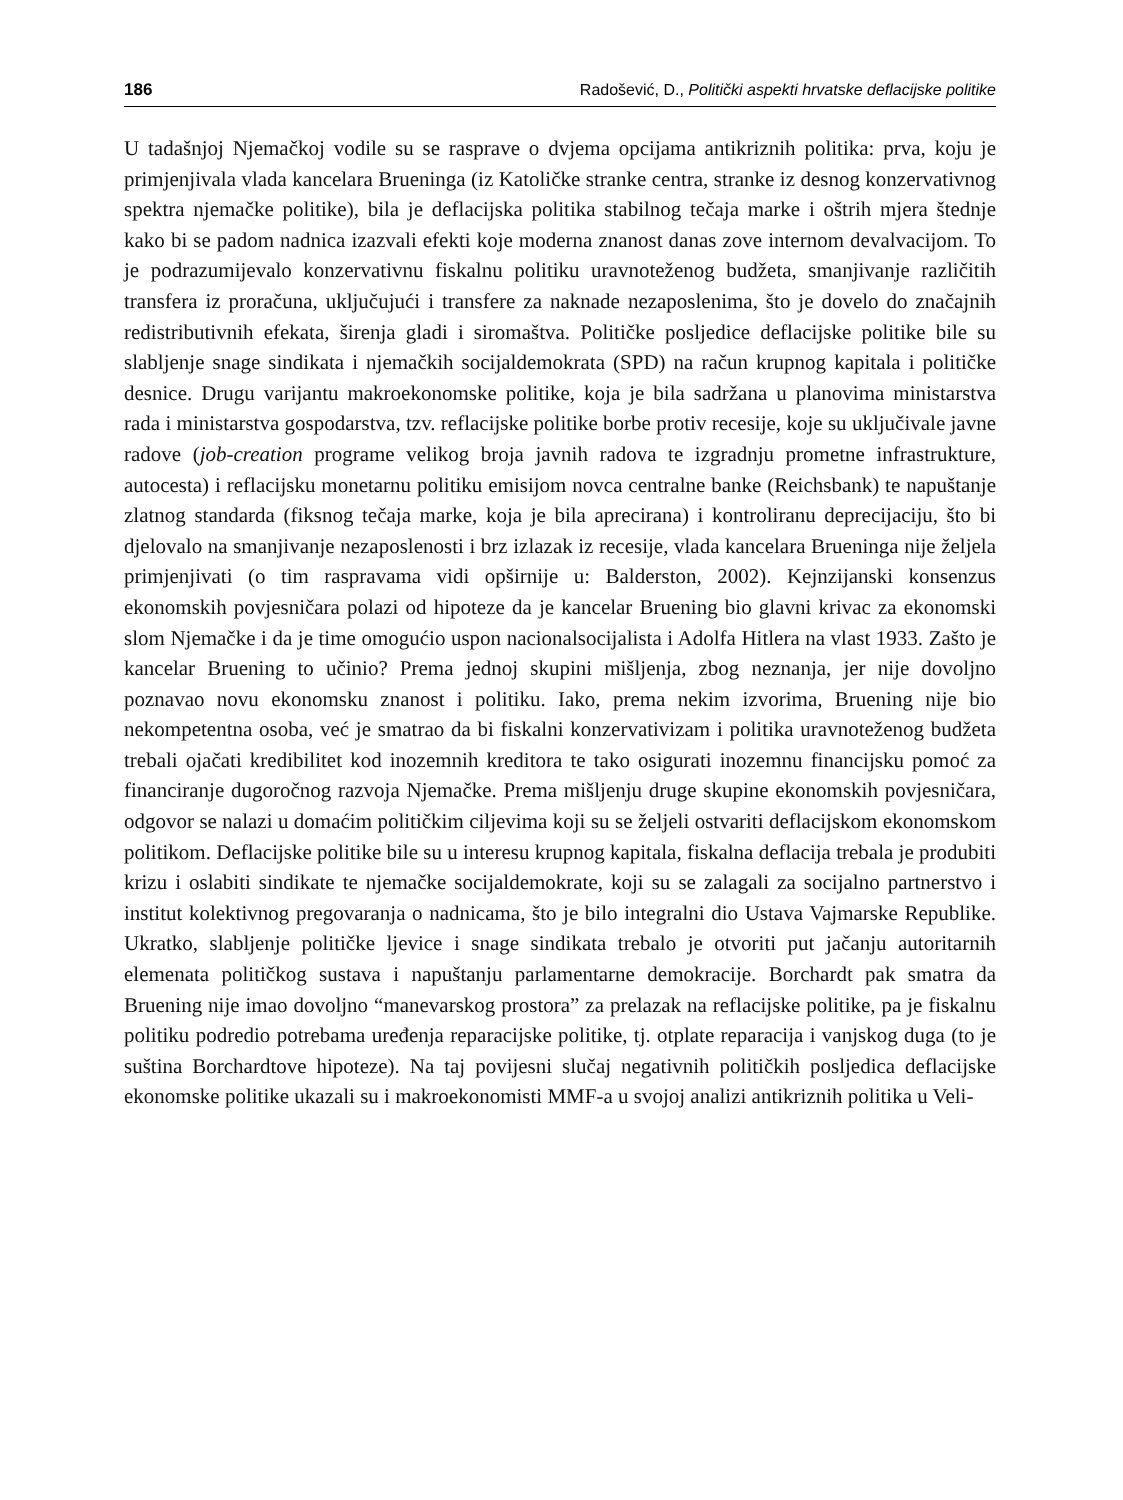186 Radošević, D., Politički aspekti hrvatske deflacijske politike
U tadašnjoj Njemačkoj vodile su se rasprave o dvjema opcijama antikriznih politika: prva, koju je primjenjivala vlada kancelara Brueninga (iz Katoličke stranke centra, stranke iz desnog konzervativnog spektra njemačke politike), bila je deflacijska politika stabilnog tečaja marke i oštrih mjera štednje kako bi se padom nadnica izazvali efekti koje moderna znanost danas zove internom devalvacijom. To je podrazumijevalo konzervativnu fiskalnu politiku uravnoteženog budžeta, smanjivanje različitih transfera iz proračuna, uključujući i transfere za naknade nezaposlenima, što je dovelo do značajnih redistributivnih efekata, širenja gladi i siromaštva. Političke posljedice deflacijske politike bile su slabljenje snage sindikata i njemačkih socijaldemokrata (SPD) na račun krupnog kapitala i političke desnice. Drugu varijantu makroekonomske politike, koja je bila sadržana u planovima ministarstva rada i ministarstva gospodarstva, tzv. reflacijske politike borbe protiv recesije, koje su uključivale javne radove (job-creation programe velikog broja javnih radova te izgradnju prometne infrastrukture, autocesta) i reflacijsku monetarnu politiku emisijom novca centralne banke (Reichsbank) te napuštanje zlatnog standarda (fiksnog tečaja marke, koja je bila aprecirana) i kontroliranu deprecijaciju, što bi djelovalo na smanjivanje nezaposlenosti i brz izlazak iz recesije, vlada kancelara Brueninga nije željela primjenjivati (o tim raspravama vidi opširnije u: Balderston, 2002). Kejnzijanski konsenzus ekonomskih povjesničara polazi od hipoteze da je kancelar Bruening bio glavni krivac za ekonomski slom Njemačke i da je time omogućio uspon nacionalsocijalista i Adolfa Hitlera na vlast 1933. Zašto je kancelar Bruening to učinio? Prema jednoj skupini mišljenja, zbog neznanja, jer nije dovoljno poznavao novu ekonomsku znanost i politiku. Iako, prema nekim izvorima, Bruening nije bio nekompetentna osoba, već je smatrao da bi fiskalni konzervativizam i politika uravnoteženog budžeta trebali ojačati kredibilitet kod inozemnih kreditora te tako osigurati inozemnu financijsku pomoć za financiranje dugoročnog razvoja Njemačke. Prema mišljenju druge skupine ekonomskih povjesničara, odgovor se nalazi u domaćim političkim ciljevima koji su se željeli ostvariti deflacijskom ekonomskom politikom. Deflacijske politike bile su u interesu krupnog kapitala, fiskalna deflacija trebala je produbiti krizu i oslabiti sindikate te njemačke socijaldemokrate, koji su se zalagali za socijalno partnerstvo i institut kolektivnog pregovaranja o nadnicama, što je bilo integralni dio Ustava Vajmarske Republike. Ukratko, slabljenje političke ljevice i snage sindikata trebalo je otvoriti put jačanju autoritarnih elemenata političkog sustava i napuštanju parlamentarne demokracije. Borchardt pak smatra da Bruening nije imao dovoljno “manevarskog prostora” za prelazak na reflacijske politike, pa je fiskalnu politiku podredio potrebama uređenja reparacijske politike, tj. otplate reparacija i vanjskog duga (to je suština Borchardtove hipoteze). Na taj povijesni slučaj negativnih političkih posljedica deflacijske ekonomske politike ukazali su i makroekonomisti MMF-a u svojoj analizi antikriznih politika u Veli-